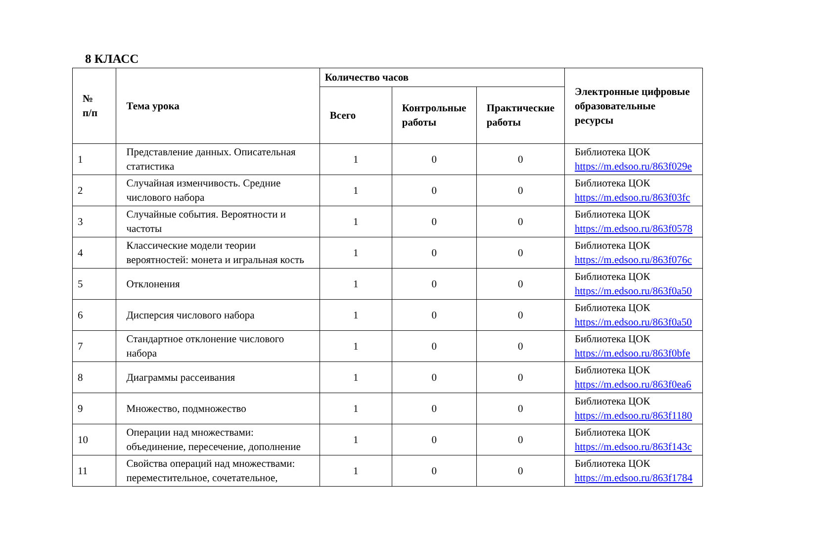8 КЛАСС
| № п/п | Тема урока | Количество часов | | | Электронные цифровые образовательные ресурсы |
| --- | --- | --- | --- | --- | --- |
| | | Всего | Контрольные работы | Практические работы | |
| 1 | Представление данных. Описательная статистика | 1 | 0 | 0 | Библиотека ЦОК https://m.edsoo.ru/863f029e |
| 2 | Случайная изменчивость. Средние числового набора | 1 | 0 | 0 | Библиотека ЦОК https://m.edsoo.ru/863f03fc |
| 3 | Случайные события. Вероятности и частоты | 1 | 0 | 0 | Библиотека ЦОК https://m.edsoo.ru/863f0578 |
| 4 | Классические модели теории вероятностей: монета и игральная кость | 1 | 0 | 0 | Библиотека ЦОК https://m.edsoo.ru/863f076c |
| 5 | Отклонения | 1 | 0 | 0 | Библиотека ЦОК https://m.edsoo.ru/863f0a50 |
| 6 | Дисперсия числового набора | 1 | 0 | 0 | Библиотека ЦОК https://m.edsoo.ru/863f0a50 |
| 7 | Стандартное отклонение числового набора | 1 | 0 | 0 | Библиотека ЦОК https://m.edsoo.ru/863f0bfe |
| 8 | Диаграммы рассеивания | 1 | 0 | 0 | Библиотека ЦОК https://m.edsoo.ru/863f0ea6 |
| 9 | Множество, подмножество | 1 | 0 | 0 | Библиотека ЦОК https://m.edsoo.ru/863f1180 |
| 10 | Операции над множествами: объединение, пересечение, дополнение | 1 | 0 | 0 | Библиотека ЦОК https://m.edsoo.ru/863f143c |
| 11 | Свойства операций над множествами: переместительное, сочетательное, | 1 | 0 | 0 | Библиотека ЦОК https://m.edsoo.ru/863f1784 |